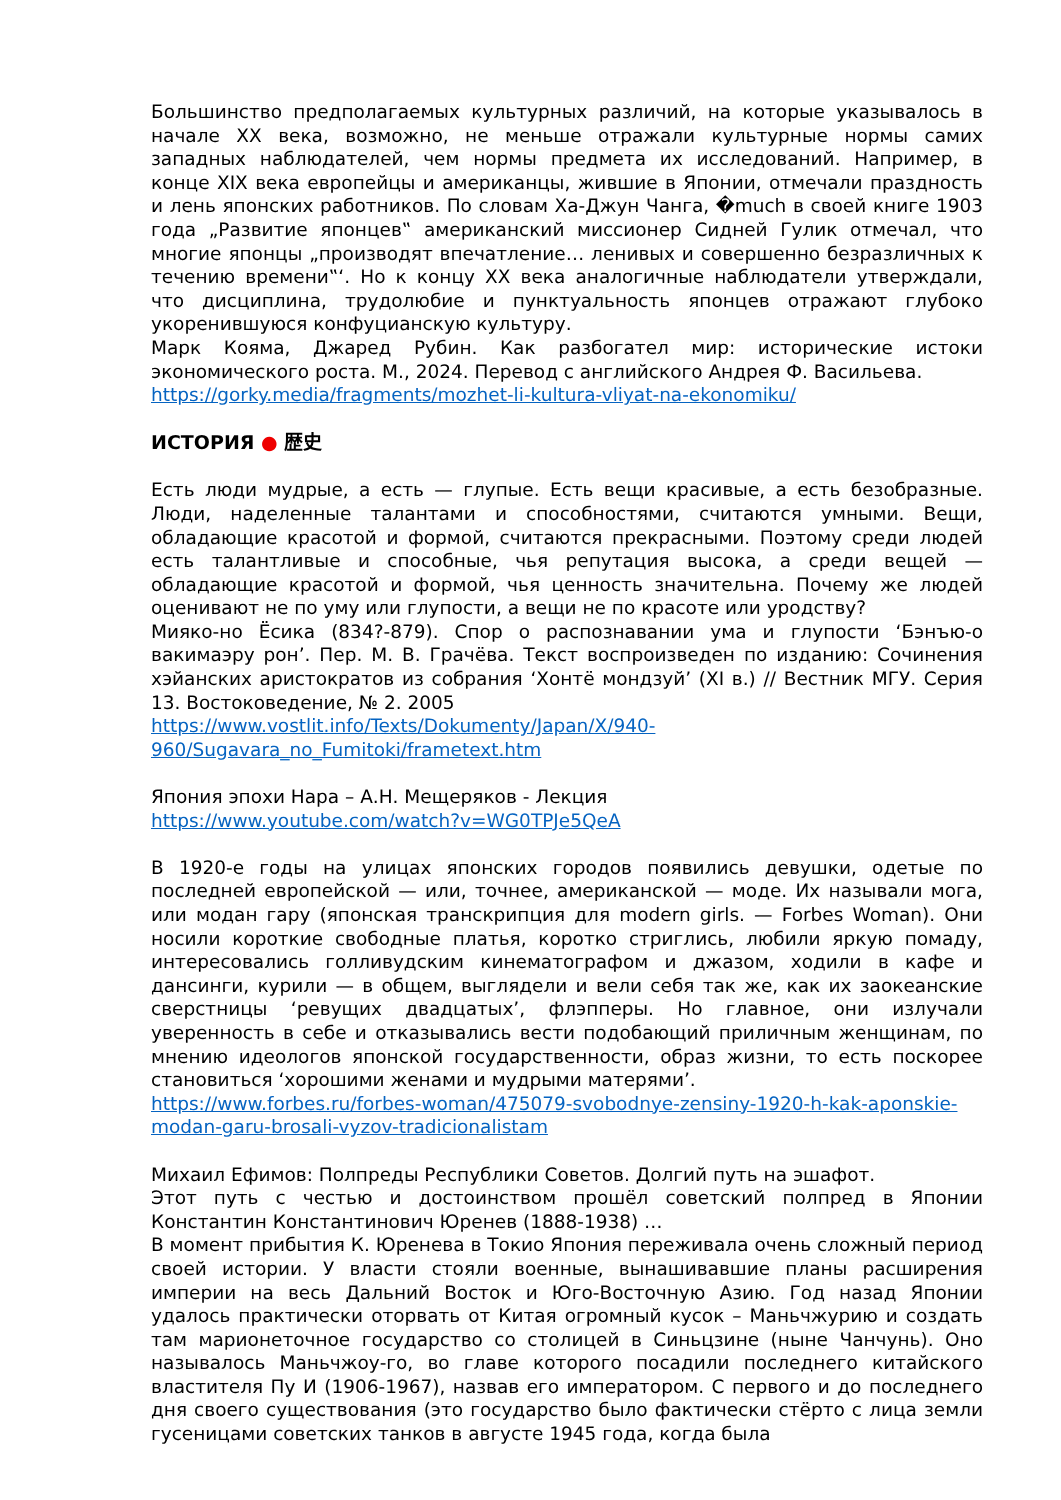Большинство предполагаемых культурных различий, на которые указывалось в начале XX века, возможно, не меньше отражали культурные нормы самих западных наблюдателей, чем нормы предмета их исследований. Например, в конце XIX века европейцы и американцы, жившие в Японии, отмечали праздность и лень японских работников. По словам Ха-Джун Чанга, �much в своей книге 1903 года „Развитие японцев‟ американский миссионер Сидней Гулик отмечал, что многие японцы „производят впечатление… ленивых и совершенно безразличных к течению времени‟‘. Но к концу XX века аналогичные наблюдатели утверждали, что дисциплина, трудолюбие и пунктуальность японцев отражают глубоко укоренившуюся конфуцианскую культуру.
Марк Кояма, Джаред Рубин. Как разбогател мир: исторические истоки экономического роста. М., 2024. Перевод с английского Андрея Ф. Васильева.
https://gorky.media/fragments/mozhet-li-kultura-vliyat-na-ekonomiku/
ИСТОРИЯ ● 歴史
Есть люди мудрые, а есть — глупые. Есть вещи красивые, а есть безобразные. Люди, наделенные талантами и способностями, считаются умными. Вещи, обладающие красотой и формой, считаются прекрасными. Поэтому среди людей есть талантливые и способные, чья репутация высока, а среди вещей — обладающие красотой и формой, чья ценность значительна. Почему же людей оценивают не по уму или глупости, а вещи не по красоте или уродству?
Мияко-но Ёсика (834?-879). Спор о распознавании ума и глупости ‘Бэнъю-о вакимаэру рон’. Пер. М. В. Грачёва. Текст воспроизведен по изданию: Сочинения хэйанских аристократов из собрания ‘Хонтё мондзуй’ (XI в.) // Вестник МГУ. Серия 13. Востоковедение, № 2. 2005
https://www.vostlit.info/Texts/Dokumenty/Japan/X/940-
960/Sugavara_no_Fumitoki/frametext.htm
Япония эпохи Нара – А.Н. Мещеряков - Лекция
https://www.youtube.com/watch?v=WG0TPJe5QeA
В 1920-е годы на улицах японских городов появились девушки, одетые по последней европейской — или, точнее, американской — моде. Их называли мога, или модан гару (японская транскрипция для modern girls. — Forbes Woman). Они носили короткие свободные платья, коротко стриглись, любили яркую помаду, интересовались голливудским кинематографом и джазом, ходили в кафе и дансинги, курили — в общем, выглядели и вели себя так же, как их заокеанские сверстницы ‘ревущих двадцатых’, флэпперы. Но главное, они излучали уверенность в себе и отказывались вести подобающий приличным женщинам, по мнению идеологов японской государственности, образ жизни, то есть поскорее становиться ‘хорошими женами и мудрыми матерями’.
https://www.forbes.ru/forbes-woman/475079-svobodnye-zensiny-1920-h-kak-aponskie-modan-garu-brosali-vyzov-tradicionalistam
Михаил Ефимов: Полпреды Республики Советов. Долгий путь на эшафот.
Этот путь с честью и достоинством прошёл советский полпред в Японии Константин Константинович Юренев (1888-1938) …
В момент прибытия К. Юренева в Токио Япония переживала очень сложный период своей истории. У власти стояли военные, вынашивавшие планы расширения империи на весь Дальний Восток и Юго-Восточную Азию. Год назад Японии удалось практически оторвать от Китая огромный кусок – Маньчжурию и создать там марионеточное государство со столицей в Синьцзине (ныне Чанчунь). Оно называлось Маньчжоу-го, во главе которого посадили последнего китайского властителя Пу И (1906-1967), назвав его императором. С первого и до последнего дня своего существования (это государство было фактически стёрто с лица земли гусеницами советских танков в августе 1945 года, когда была